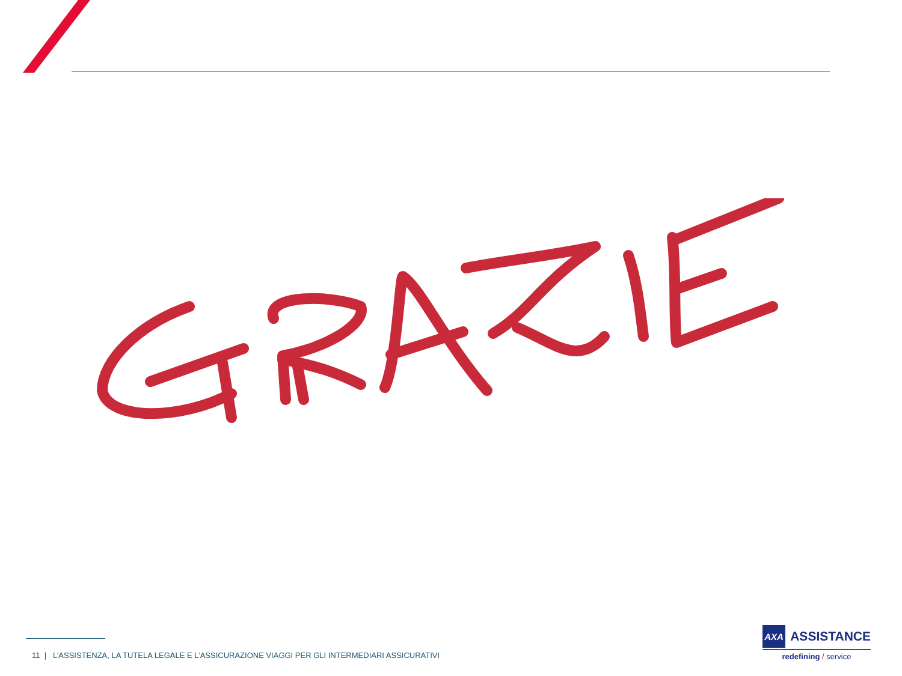11 | L’ASSISTENZA, LA TUTELA LEGALE E L’ASSICURAZIONE VIAGGI PER GLI INTERMEDIARI ASSICURATIVI
AXA
ASSISTANCE
redefining / service